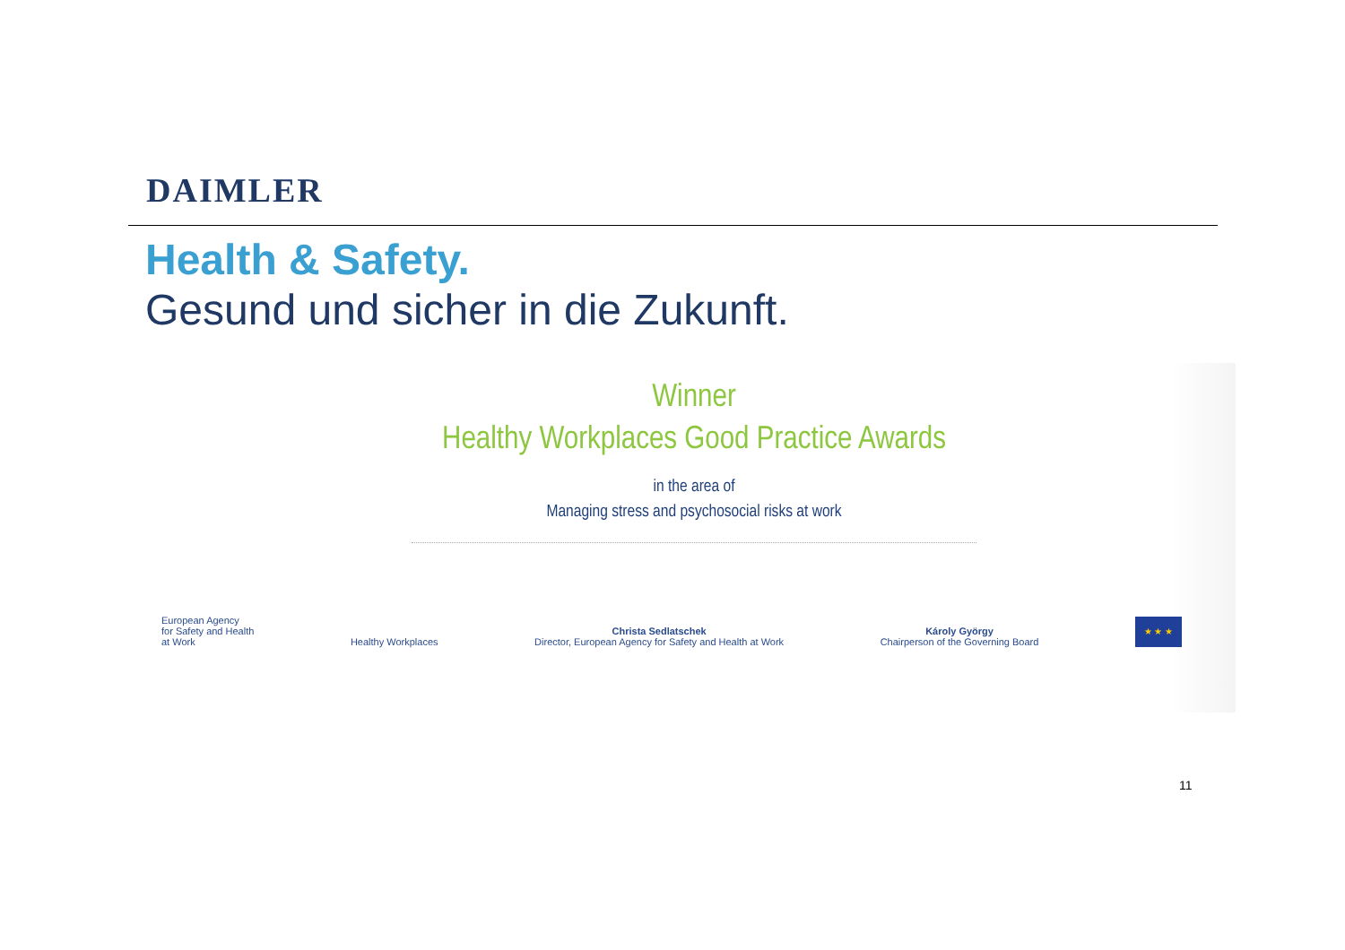DAIMLER
Health & Safety.
Gesund und sicher in die Zukunft.
Winner
Healthy Workplaces Good Practice Awards
in the area of
Managing stress and psychosocial risks at work
European Agency
for Safety and Health
at Work
Healthy Workplaces
Christa Sedlatschek
Director, European Agency for Safety and Health at Work
Károly György
Chairperson of the Governing Board
★ ★ ★
11